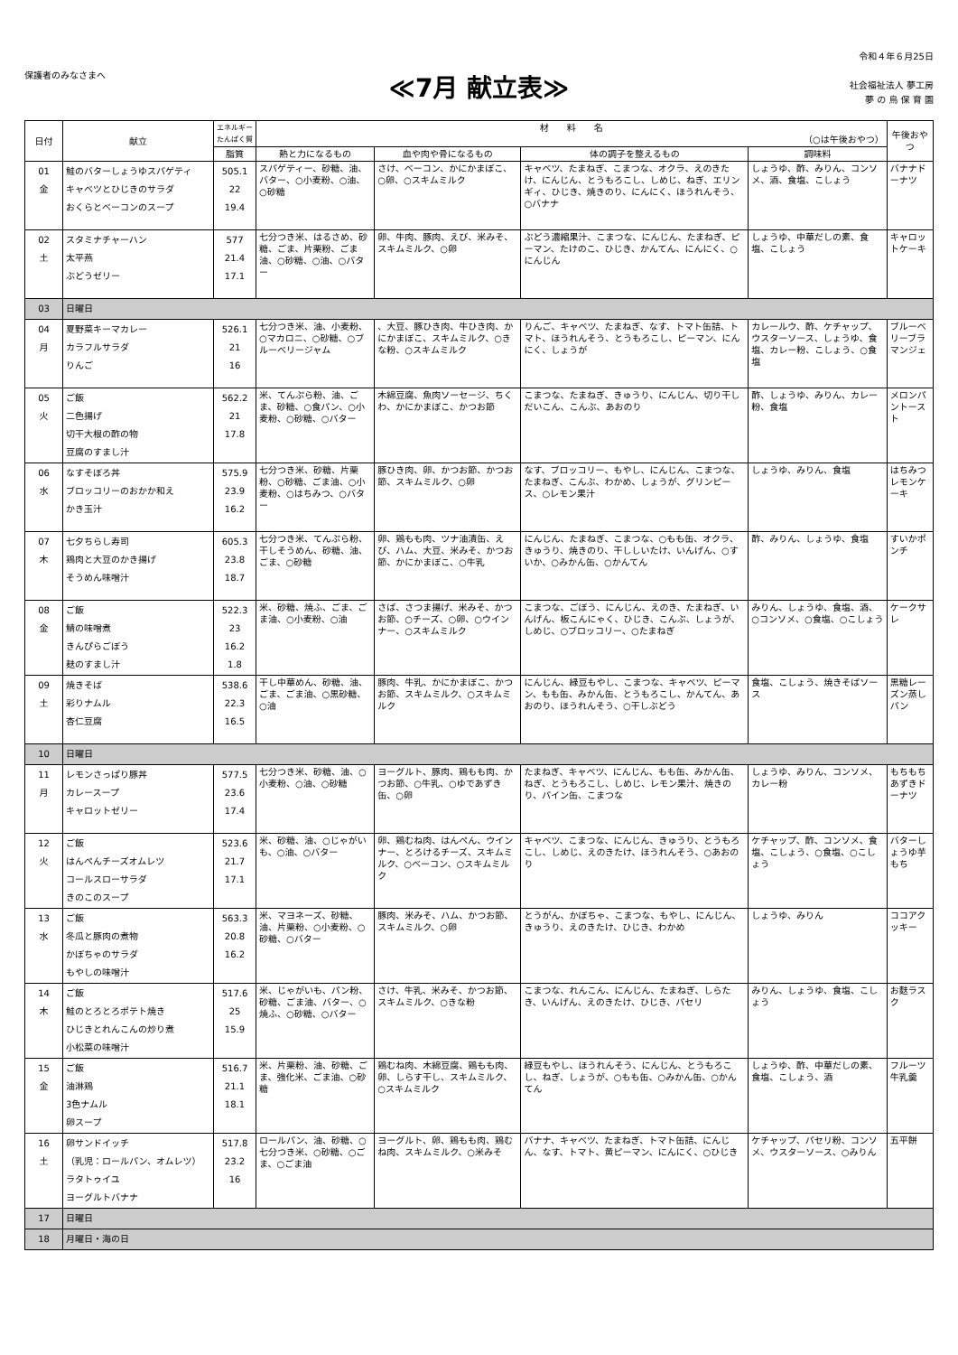保護者のみなさまへ
≪7月 献立表≫
令和４年６月25日
社会福祉法人 夢工房
夢 の 鳥 保 育 園
| 日付 | 献立 | エネルギー たんぱく質 | 材 料 名 （○は午後おやつ） | | | | 午後おやつ |
| --- | --- | --- | --- | --- | --- | --- | --- |
| | | 脂質 | 熱と力になるもの | 血や肉や骨になるもの | 体の調子を整えるもの | 調味料 | |
| 01 金 | 鮭のバターしょうゆスパゲティ キャベツとひじきのサラダ おくらとベーコンのスープ | 505.1 22 19.4 | スパゲティー、砂糖、油、バター、○小麦粉、○油、○砂糖 | さけ、ベーコン、かにかまぼこ、○卵、○スキムミルク | キャベツ、たまねぎ、こまつな、オクラ、えのきたけ、にんじん、とうもろこし、しめじ、ねぎ、エリンギィ、ひじき、焼きのり、にんにく、ほうれんそう、○バナナ | しょうゆ、酢、みりん、コンソメ、酒、食塩、こしょう | バナナドーナツ |
| 02 土 | スタミナチャーハン 太平燕 ぶどうゼリー | 577 21.4 17.1 | 七分つき米、はるさめ、砂糖、ごま、片栗粉、ごま油、○砂糖、○油、○バター | 卵、牛肉、豚肉、えび、米みそ、スキムミルク、○卵 | ぶどう濃縮果汁、こまつな、にんじん、たまねぎ、ピーマン、たけのこ、ひじき、かんてん、にんにく、○にんじん | しょうゆ、中華だしの素、食塩、こしょう | キャロットケーキ |
| 03 | 日曜日 | | | | | | |
| 04 月 | 夏野菜キーマカレー カラフルサラダ りんご | 526.1 21 16 | 七分つき米、油、小麦粉、○マカロニ、○砂糖、○ブルーベリージャム | 、大豆、豚ひき肉、牛ひき肉、かにかまぼこ、スキムミルク、○きな粉、○スキムミルク | りんご、キャベツ、たまねぎ、なす、トマト缶詰、トマト、ほうれんそう、とうもろこし、ピーマン、にんにく、しょうが | カレールウ、酢、ケチャップ、ウスターソース、しょうゆ、食塩、カレー粉、こしょう、○食塩 | ブルーベリーブラマンジェ |
| 05 火 | ご飯 二色揚げ 切干大根の酢の物 豆腐のすまし汁 | 562.2 21 17.8 | 米、てんぷら粉、油、ごま、砂糖、○食パン、○小麦粉、○砂糖、○バター | 木綿豆腐、魚肉ソーセージ、ちくわ、かにかまぼこ、かつお節 | こまつな、たまねぎ、きゅうり、にんじん、切り干しだいこん、こんぶ、あおのり | 酢、しょうゆ、みりん、カレー粉、食塩 | メロンパントースト |
| 06 水 | なすそぼろ丼 ブロッコリーのおかか和え かき玉汁 | 575.9 23.9 16.2 | 七分つき米、砂糖、片栗粉、○砂糖、ごま油、○小麦粉、○はちみつ、○バター | 豚ひき肉、卵、かつお節、かつお節、スキムミルク、○卵 | なす、ブロッコリー、もやし、にんじん、こまつな、たまねぎ、こんぶ、わかめ、しょうが、グリンピース、○レモン果汁 | しょうゆ、みりん、食塩 | はちみつレモンケーキ |
| 07 木 | 七夕ちらし寿司 鶏肉と大豆のかき揚げ そうめん味噌汁 | 605.3 23.8 18.7 | 七分つき米、てんぷら粉、干しそうめん、砂糖、油、ごま、○砂糖 | 卵、鶏もも肉、ツナ油漬缶、えび、ハム、大豆、米みそ、かつお節、かにかまぼこ、○牛乳 | にんじん、たまねぎ、こまつな、○もも缶、オクラ、きゅうり、焼きのり、干ししいたけ、いんげん、○すいか、○みかん缶、○かんてん | 酢、みりん、しょうゆ、食塩 | すいかポンチ |
| 08 金 | ご飯 鯖の味噌煮 きんぴらごぼう 麸のすまし汁 | 522.3 23 16.2 1.8 | 米、砂糖、焼ふ、ごま、ごま油、○小麦粉、○油 | さば、さつま揚げ、米みそ、かつお節、○チーズ、○卵、○ウインナー、○スキムミルク | こまつな、ごぼう、にんじん、えのき、たまねぎ、いんげん、板こんにゃく、ひじき、こんぶ、しょうが、しめじ、○ブロッコリー、○たまねぎ | みりん、しょうゆ、食塩、酒、○コンソメ、○食塩、○こしょう | ケークサレ |
| 09 土 | 焼きそば 彩りナムル 杏仁豆腐 | 538.6 22.3 16.5 | 干し中華めん、砂糖、油、ごま、ごま油、○黒砂糖、○油 | 豚肉、牛乳、かにかまぼこ、かつお節、スキムミルク、○スキムミルク | にんじん、緑豆もやし、こまつな、キャベツ、ピーマン、もも缶、みかん缶、とうもろこし、かんてん、あおのり、ほうれんそう、○干しぶどう | 食塩、こしょう、焼きそばソース | 黒糖レーズン蒸しパン |
| 10 | 日曜日 | | | | | | |
| 11 月 | レモンさっぱり豚丼 カレースープ キャロットゼリー | 577.5 23.6 17.4 | 七分つき米、砂糖、油、○小麦粉、○油、○砂糖 | ヨーグルト、豚肉、鶏もも肉、かつお節、○牛乳、○ゆであずき缶、○卵 | たまねぎ、キャベツ、にんじん、もも缶、みかん缶、ねぎ、とうもろこし、しめじ、レモン果汁、焼きのり、パイン缶、こまつな | しょうゆ、みりん、コンソメ、カレー粉 | もちもちあずきドーナツ |
| 12 火 | ご飯 はんぺんチーズオムレツ コールスローサラダ きのこのスープ | 523.6 21.7 17.1 | 米、砂糖、油、○じゃがいも、○油、○バター | 卵、鶏むね肉、はんぺん、ウインナー、とろけるチーズ、スキムミルク、○ベーコン、○スキムミルク | キャベツ、こまつな、にんじん、きゅうり、とうもろこし、しめじ、えのきたけ、ほうれんそう、○あおのり | ケチャップ、酢、コンソメ、食塩、こしょう、○食塩、○こしょう | バターしょうゆ芋もち |
| 13 水 | ご飯 冬瓜と豚肉の煮物 かぼちゃのサラダ もやしの味噌汁 | 563.3 20.8 16.2 | 米、マヨネーズ、砂糖、油、片栗粉、○小麦粉、○砂糖、○バター | 豚肉、米みそ、ハム、かつお節、スキムミルク、○卵 | とうがん、かぼちゃ、こまつな、もやし、にんじん、きゅうり、えのきたけ、ひじき、わかめ | しょうゆ、みりん | ココアクッキー |
| 14 木 | ご飯 鮭のとろとろポテト焼き ひじきとれんこんの炒り煮 小松菜の味噌汁 | 517.6 25 15.9 | 米、じゃがいも、パン粉、砂糖、ごま油、バター、○焼ふ、○砂糖、○バター | さけ、牛乳、米みそ、かつお節、スキムミルク、○きな粉 | こまつな、れんこん、にんじん、たまねぎ、しらたき、いんげん、えのきたけ、ひじき、パセリ | みりん、しょうゆ、食塩、こしょう | お麩ラスク |
| 15 金 | ご飯 油淋鶏 3色ナムル 卵スープ | 516.7 21.1 18.1 | 米、片栗粉、油、砂糖、ごま、強化米、ごま油、○砂糖 | 鶏むね肉、木綿豆腐、鶏もも肉、卵、しらす干し、スキムミルク、○スキムミルク | 緑豆もやし、ほうれんそう、にんじん、とうもろこし、ねぎ、しょうが、○もも缶、○みかん缶、○かんてん | しょうゆ、酢、中華だしの素、食塩、こしょう、酒 | フルーツ牛乳羹 |
| 16 土 | 卵サンドイッチ （乳児：ロールパン、オムレツ） ラタトゥイユ ヨーグルトバナナ | 517.8 23.2 16 | ロールパン、油、砂糖、○七分つき米、○砂糖、○ごま、○ごま油 | ヨーグルト、卵、鶏もも肉、鶏むね肉、スキムミルク、○米みそ | バナナ、キャベツ、たまねぎ、トマト缶詰、にんじん、なす、トマト、黄ピーマン、にんにく、○ひじき | ケチャップ、パセリ粉、コンソメ、ウスターソース、○みりん | 五平餅 |
| 17 | 日曜日 | | | | | | |
| 18 | 月曜日・海の日 | | | | | | |